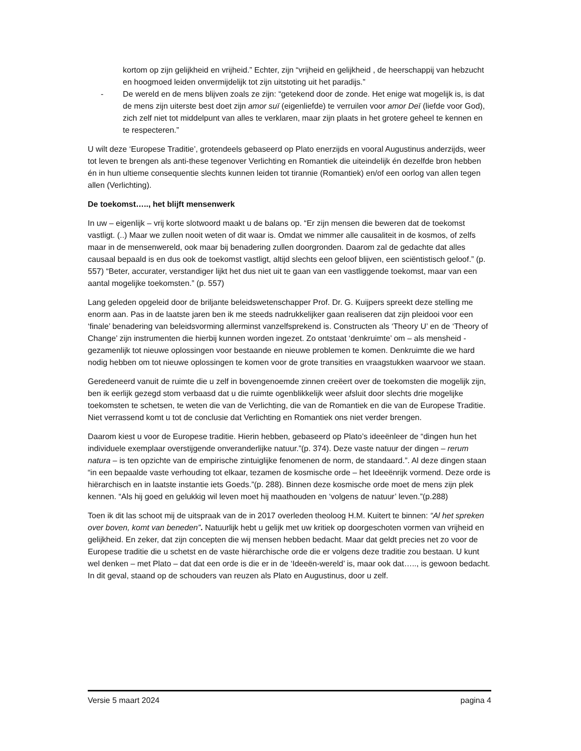kortom op zijn gelijkheid en vrijheid.” Echter, zijn “vrijheid en gelijkheid , de heerschappij van hebzucht en hoogmoed leiden onvermijdelijk tot zijn uitstoting uit het paradijs.”
- De wereld en de mens blijven zoals ze zijn: “getekend door de zonde. Het enige wat mogelijk is, is dat de mens zijn uiterste best doet zijn amor suï (eigenliefde) te verruilen voor amor Deï (liefde voor God), zich zelf niet tot middelpunt van alles te verklaren, maar zijn plaats in het grotere geheel te kennen en te respecteren.”
U wilt deze ‘Europese Traditie’, grotendeels gebaseerd op Plato enerzijds en vooral Augustinus anderzijds, weer tot leven te brengen als anti-these tegenover Verlichting en Romantiek die uiteindelijk én dezelfde bron hebben én in hun ultieme consequentie slechts kunnen leiden tot tirannie (Romantiek) en/of een oorlog van allen tegen allen (Verlichting).
De toekomst….., het blijft mensenwerk
In uw – eigenlijk – vrij korte slotwoord maakt u de balans op. “Er zijn mensen die beweren dat de toekomst vastligt. (..) Maar we zullen nooit weten of dit waar is. Omdat we nimmer alle causaliteit in de kosmos, of zelfs maar in de mensenwereld, ook maar bij benadering zullen doorgronden. Daarom zal de gedachte dat alles causaal bepaald is en dus ook de toekomst vastligt, altijd slechts een geloof blijven, een sciëntistisch geloof.” (p. 557) “Beter, accurater, verstandiger lijkt het dus niet uit te gaan van een vastliggende toekomst, maar van een aantal mogelijke toekomsten.” (p. 557)
Lang geleden opgeleid door de briljante beleidswetenschapper Prof. Dr. G. Kuijpers spreekt deze stelling me enorm aan. Pas in de laatste jaren ben ik me steeds nadrukkelijker gaan realiseren dat zijn pleidooi voor een ‘finale’ benadering van beleidsvorming allerminst vanzelfsprekend is. Constructen als ‘Theory U’ en de ‘Theory of Change’ zijn instrumenten die hierbij kunnen worden ingezet. Zo ontstaat ‘denkruimte’ om – als mensheid - gezamenlijk tot nieuwe oplossingen voor bestaande en nieuwe problemen te komen. Denkruimte die we hard nodig hebben om tot nieuwe oplossingen te komen voor de grote transities en vraagstukken waarvoor we staan.
Geredeneerd vanuit de ruimte die u zelf in bovengenoemde zinnen creëert over de toekomsten die mogelijk zijn, ben ik eerlijk gezegd stom verbaasd dat u die ruimte ogenblikkelijk weer afsluit door slechts drie mogelijke toekomsten te schetsen, te weten die van de Verlichting, die van de Romantiek en die van de Europese Traditie. Niet verrassend komt u tot de conclusie dat Verlichting en Romantiek ons niet verder brengen.
Daarom kiest u voor de Europese traditie. Hierin hebben, gebaseerd op Plato’s ideeënleer de “dingen hun het individuele exemplaar overstijgende onveranderlijke natuur.”(p. 374). Deze vaste natuur der dingen – rerum natura – is ten opzichte van de empirische zintuiglijke fenomenen de norm, de standaard.”. Al deze dingen staan “in een bepaalde vaste verhouding tot elkaar, tezamen de kosmische orde – het Ideeënrijk vormend. Deze orde is hiërarchisch en in laatste instantie iets Goeds.”(p. 288). Binnen deze kosmische orde moet de mens zijn plek kennen. “Als hij goed en gelukkig wil leven moet hij maathouden en ‘volgens de natuur’ leven.”(p.288)
Toen ik dit las schoot mij de uitspraak van de in 2017 overleden theoloog H.M. Kuitert te binnen: “Al het spreken over boven, komt van beneden”. Natuurlijk hebt u gelijk met uw kritiek op doorgeschoten vormen van vrijheid en gelijkheid. En zeker, dat zijn concepten die wij mensen hebben bedacht. Maar dat geldt precies net zo voor de Europese traditie die u schetst en de vaste hiërarchische orde die er volgens deze traditie zou bestaan. U kunt wel denken – met Plato – dat dat een orde is die er in de ‘Ideeën-wereld’ is, maar ook dat….., is gewoon bedacht. In dit geval, staand op de schouders van reuzen als Plato en Augustinus, door u zelf.
Versie 5 maart 2024 pagina 4